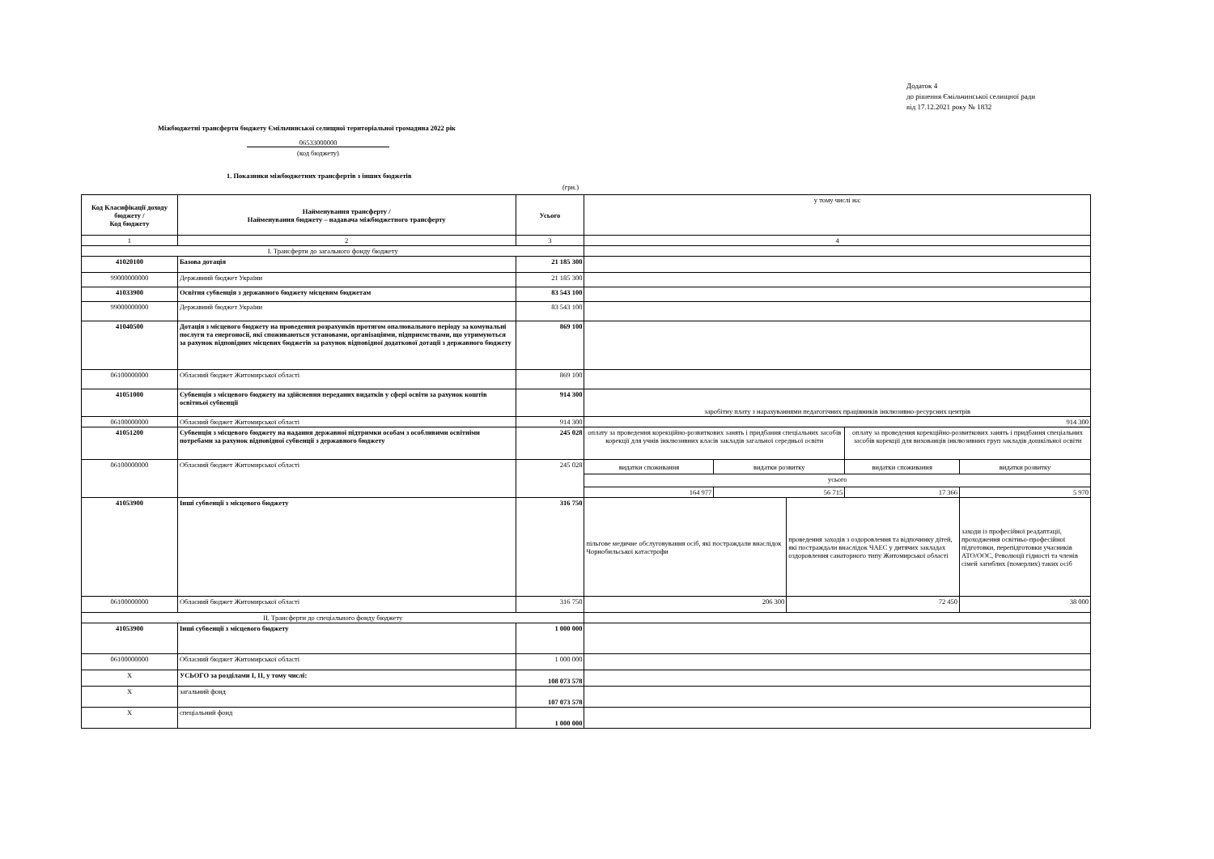Додаток 4
до рішення Ємільчинської селищної ради
від 17.12.2021 року № 1832
Міжбюджетні трансферти бюджету Ємільчинської селищної територіальної громадина 2022 рік
06533000000
(код бюджету)
1. Показники міжбюджетних трансфертів з інших бюджетів
(грн.)
| Код Класифікації доходу бюджету / Код бюджету | Найменування трансферту / Найменування бюджету – надавача міжбюджетного трансферту | Усього | у тому числі на: | | | | |
| 1 | 2 | 3 | 4 | | | | |
| I. Трансферти до загального фонду бюджету | | | | | | | |
| 41020100 | Базова дотація | 21 185 300 | | | | | |
| 99000000000 | Державний бюджет України | 21 185 300 | | | | | |
| 41033900 | Освітня субвенція з державного бюджету місцевим бюджетам | 83 543 100 | | | | | |
| 99000000000 | Державний бюджет України | 83 543 100 | | | | | |
| 41040500 | Дотація з місцевого бюджету на проведення розрахунків протягом опалювального періоду за комунальні послуги та енергоносії, які споживаються установами, організаціями, підприємствами, що утримуються за рахунок відповідних місцевих бюджетів за рахунок відповідної додаткової дотації з державного бюджету | 869 100 | | | | | |
| 06100000000 | Обласний бюджет Житомирської області | 869 100 | | | | | |
| 41051000 | Субвенція з місцевого бюджету на здійснення переданих видатків у сфері освіти за рахунок коштів освітньої субвенції | 914 300 | заробітну плату з нарахуваннями педагогічних працівників інклюзивно-ресурсних центрів | | | | |
| 06100000000 | Обласний бюджет Житомирської області | 914 300 | 914 300 | | | | |
| 41051200 | Субвенція з місцевого бюджету на надання державної підтримки особам з особливими освітніми потребами за рахунок відповідної субвенції з державного бюджету | 245 028 | оплату за проведення корекційно-розвиткових занять і придбання спеціальних засобів корекції для учнів інклюзивних класів закладів загальної середньої освіти | | | оплату за проведення корекційно-розвиткових занять і придбання спеціальних засобів корекції для вихованців інклюзивних груп закладів дошкільної освіти | |
| 06100000000 | Обласний бюджет Житомирської області | 245 028 | видатки споживання | видатки розвитку | | видатки споживання | видатки розвитку |
| | | | усього | | | | |
| | | | 164 977 | 56 715 | | 17 366 | 5 970 |
| 41053900 | Інші субвенції з місцевого бюджету | 316 750 | пільгове медичне обслуговування осіб, які постраждали внаслідок Чорнобильської катастрофи | | проведення заходів з оздоровлення та відпочинку дітей, які постраждали внаслідок ЧАЕС у дитячих закладах оздоровлення санаторного типу Житомирської області | | заходи із професійної реадаптації, проходження освітньо-професійної підготовки, перепідготовки учасників АТО/ООС, Революції гідності та членів сімей загиблих (померлих) таких осіб |
| 06100000000 | Обласний бюджет Житомирської області | 316 750 | 206 300 | | 72 450 | | 38 000 |
| II. Трансферти до спеціального фонду бюджету | | | | | | | |
| 41053900 | Інші субвенції з місцевого бюджету | 1 000 000 | | | | | |
| 06100000000 | Обласний бюджет Житомирської області | 1 000 000 | | | | | |
| Х | УСЬОГО за розділами I, II, у тому числі: | 108 073 578 | | | | | |
| Х | загальний фонд | 107 073 578 | | | | | |
| Х | спеціальний фонд | 1 000 000 | | | | | |